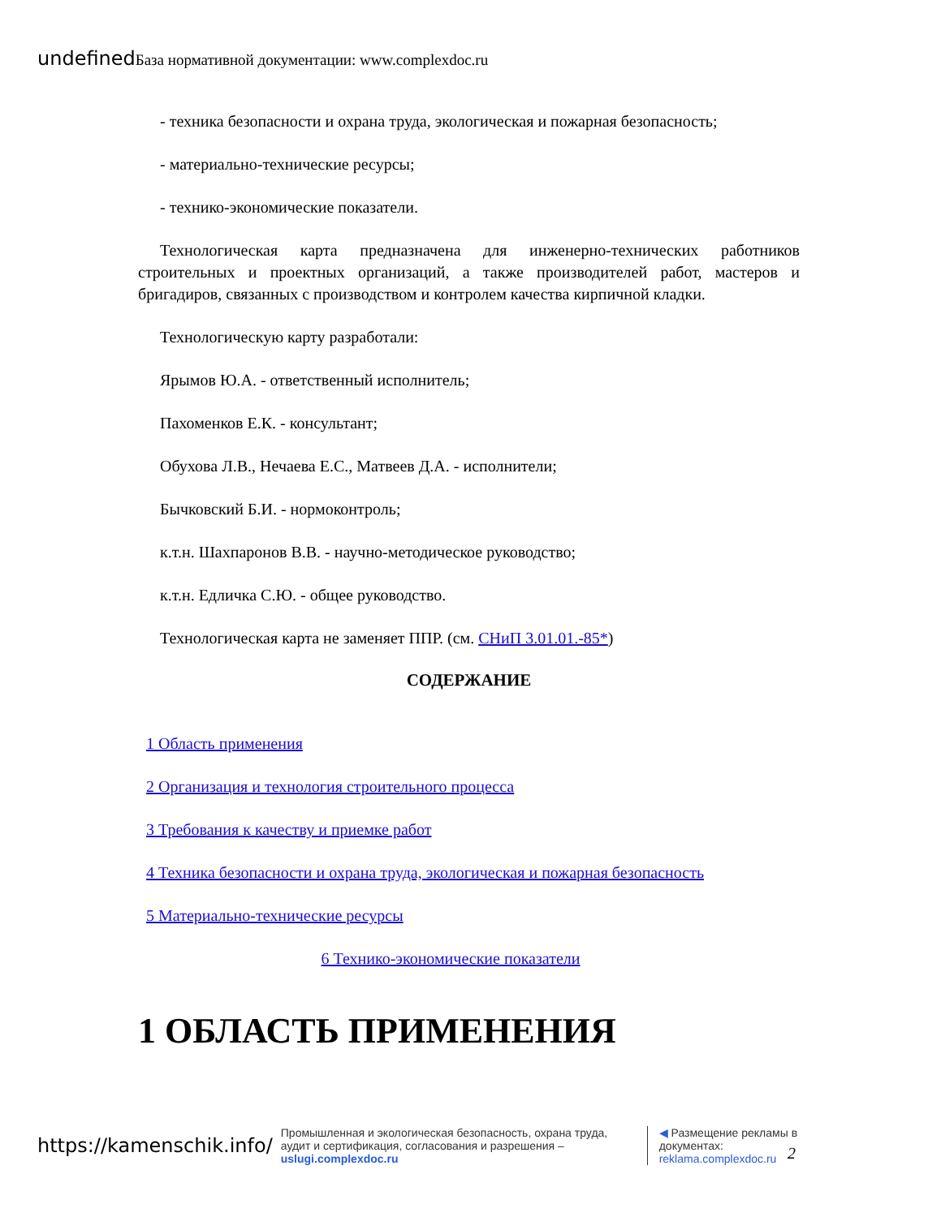undefined База нормативной документации: www.complexdoc.ru
- техника безопасности и охрана труда, экологическая и пожарная безопасность;
- материально-технические ресурсы;
- технико-экономические показатели.
Технологическая карта предназначена для инженерно-технических работников строительных и проектных организаций, а также производителей работ, мастеров и бригадиров, связанных с производством и контролем качества кирпичной кладки.
Технологическую карту разработали:
Ярымов Ю.А. - ответственный исполнитель;
Пахоменков Е.К. - консультант;
Обухова Л.В., Нечаева Е.С., Матвеев Д.А. - исполнители;
Бычковский Б.И. - нормоконтроль;
к.т.н. Шахпаронов В.В. - научно-методическое руководство;
к.т.н. Едличка С.Ю. - общее руководство.
Технологическая карта не заменяет ППР. (см. СНиП 3.01.01.-85*)
СОДЕРЖАНИЕ
1 Область применения
2 Организация и технология строительного процесса
3 Требования к качеству и приемке работ
4 Техника безопасности и охрана труда, экологическая и пожарная безопасность
5 Материально-технические ресурсы
6 Технико-экономические показатели
1 ОБЛАСТЬ ПРИМЕНЕНИЯ
https://kamenschik.info/
Промышленная и экологическая безопасность, охрана труда, аудит и сертификация, согласования и разрешения – uslugi.complexdoc.ru
◀ Размещение рекламы в документах: reklama.complexdoc.ru
2